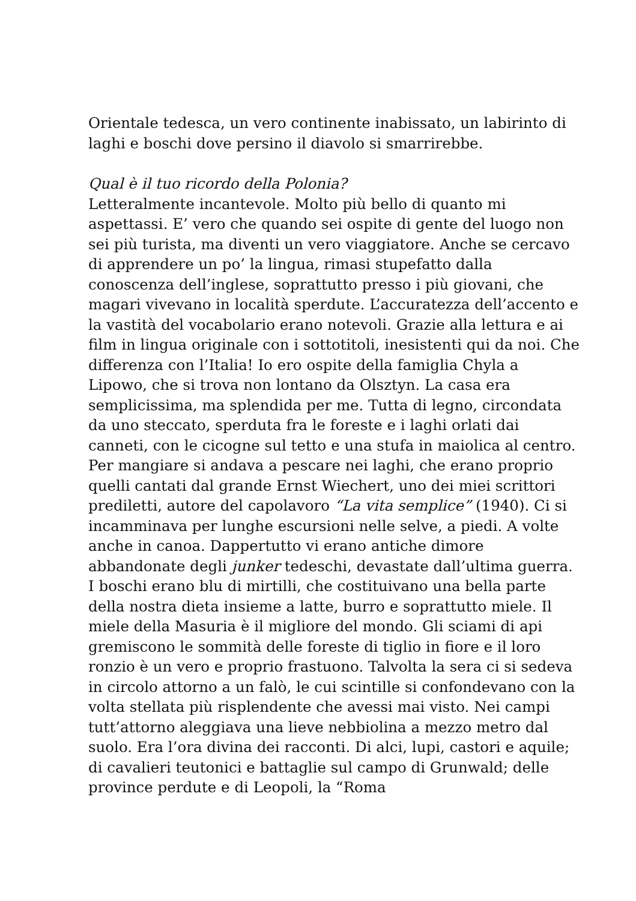Orientale tedesca, un vero continente inabissato, un labirinto di laghi e boschi dove persino il diavolo si smarrirebbe.
Qual è il tuo ricordo della Polonia?
Letteralmente incantevole. Molto più bello di quanto mi aspettassi. E’ vero che quando sei ospite di gente del luogo non sei più turista, ma diventi un vero viaggiatore. Anche se cercavo di apprendere un po’ la lingua, rimasi stupefatto dalla conoscenza dell’inglese, soprattutto presso i più giovani, che magari vivevano in località sperdute. L’accuratezza dell’accento e la vastità del vocabolario erano notevoli. Grazie alla lettura e ai film in lingua originale con i sottotitoli, inesistenti qui da noi. Che differenza con l’Italia! Io ero ospite della famiglia Chyla a Lipowo, che si trova non lontano da Olsztyn. La casa era semplicissima, ma splendida per me. Tutta di legno, circondata da uno steccato, sperduta fra le foreste e i laghi orlati dai canneti, con le cicogne sul tetto e una stufa in maiolica al centro. Per mangiare si andava a pescare nei laghi, che erano proprio quelli cantati dal grande Ernst Wiechert, uno dei miei scrittori prediletti, autore del capolavoro “La vita semplice” (1940). Ci si incamminava per lunghe escursioni nelle selve, a piedi. A volte anche in canoa. Dappertutto vi erano antiche dimore abbandonate degli junker tedeschi, devastate dall’ultima guerra. I boschi erano blu di mirtilli, che costituivano una bella parte della nostra dieta insieme a latte, burro e soprattutto miele. Il miele della Masuria è il migliore del mondo. Gli sciami di api gremiscono le sommità delle foreste di tiglio in fiore e il loro ronzio è un vero e proprio frastuono. Talvolta la sera ci si sedeva in circolo attorno a un falò, le cui scintille si confondevano con la volta stellata più risplendente che avessi mai visto. Nei campi tutt’attorno aleggiava una lieve nebbiolina a mezzo metro dal suolo. Era l’ora divina dei racconti. Di alci, lupi, castori e aquile; di cavalieri teutonici e battaglie sul campo di Grunwald; delle province perdute e di Leopoli, la “Roma